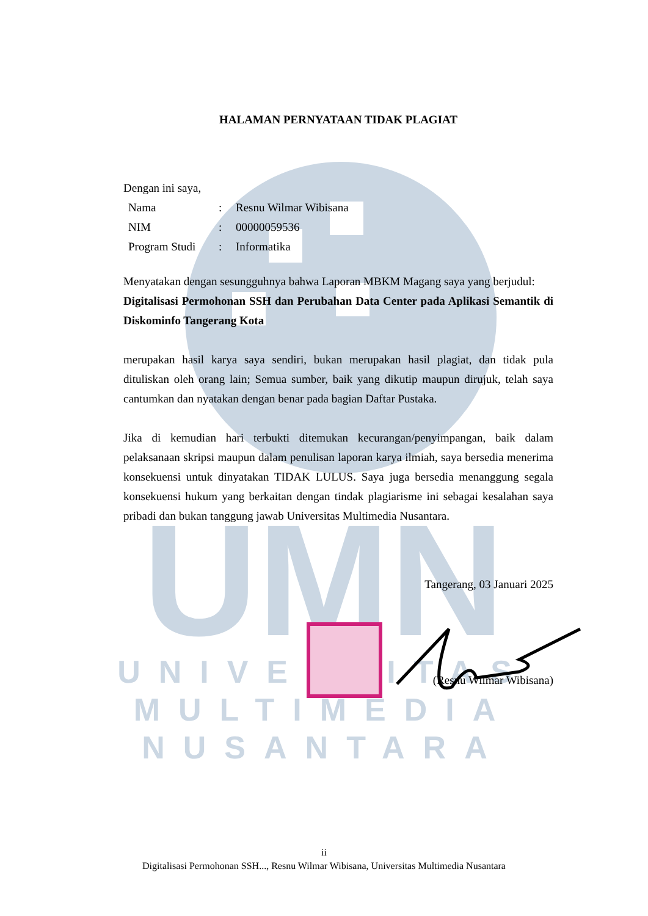UMN
UNIVERSITAS
MULTIMEDIA
NUSANTARA
HALAMAN PERNYATAAN TIDAK PLAGIAT
Dengan ini saya,
| Nama | : | Resnu Wilmar Wibisana |
| NIM | : | 00000059536 |
| Program Studi | : | Informatika |
Menyatakan dengan sesungguhnya bahwa Laporan MBKM Magang saya yang berjudul:
Digitalisasi Permohonan SSH dan Perubahan Data Center pada Aplikasi Semantik di Diskominfo Tangerang Kota
merupakan hasil karya saya sendiri, bukan merupakan hasil plagiat, dan tidak pula dituliskan oleh orang lain; Semua sumber, baik yang dikutip maupun dirujuk, telah saya cantumkan dan nyatakan dengan benar pada bagian Daftar Pustaka.
Jika di kemudian hari terbukti ditemukan kecurangan/penyimpangan, baik dalam pelaksanaan skripsi maupun dalam penulisan laporan karya ilmiah, saya bersedia menerima konsekuensi untuk dinyatakan TIDAK LULUS. Saya juga bersedia menanggung segala konsekuensi hukum yang berkaitan dengan tindak plagiarisme ini sebagai kesalahan saya pribadi dan bukan tanggung jawab Universitas Multimedia Nusantara.
Tangerang, 03 Januari 2025
(Resnu Wilmar Wibisana)
ii
Digitalisasi Permohonan SSH..., Resnu Wilmar Wibisana, Universitas Multimedia Nusantara